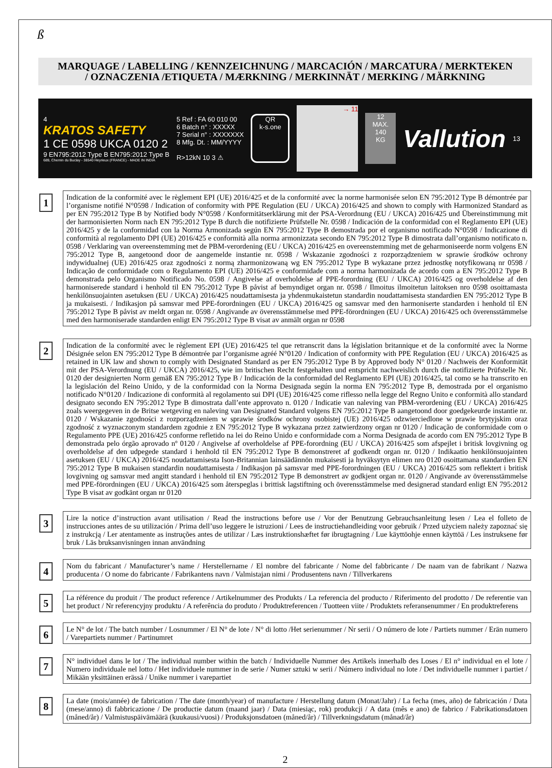ß
MARQUAGE / LABELLING / KENNZEICHNUNG / MARCACIÓN / MARCATURA / MERKTEKEN
/ OZNACZENIA /ETIQUETA / MÆRKNING / MERKINNÄT / MERKING / MÄRKNING
4
KRATOS SAFETY
1 CE 0598 UKCA 0120 2
9 EN795:2012 Type B EN795:2012 Type B
689, Chemin du Buclay - 38540 Heyrieux (FRANCE) - MADE IN INDIA
5 Ref : FA 60 010 00
6 Batch n° : XXXXX
7 Serial n° : XXXXXXX
8 Mfg. Dt. : MM/YYYY
R>12kN 10 3 ⚠
QR
k-s.one
→ 11
12
MAX.
140
KG
Vallution
13
1
Indication de la conformité avec le règlement EPI (UE) 2016/425 et de la conformité avec la norme harmonisée selon EN 795:2012 Type B démontrée par l’organisme notifié N°0598 / Indication of conformity with PPE Regulation (EU / UKCA) 2016/425 and shown to comply with Harmonized Standard as per EN 795:2012 Type B by Notified body N°0598 / Konformitätserklärung mit der PSA-Verordnung (EU / UKCA) 2016/425 und Übereinstimmung mit der harmonisierten Norm nach EN 795:2012 Type B durch die notifizierte Prüfstelle Nr. 0598 / Indicación de la conformidad con el Reglamento EPI (UE) 2016/425 y de la conformidad con la Norma Armonizada según EN 795:2012 Type B demostrada por el organismo notificado N°0598 / Indicazione di conformità al regolamento DPI (UE) 2016/425 e conformità alla norma armonizzata secondo EN 795:2012 Type B dimostrata dall’organismo notificato n. 0598 / Verklaring van overeenstemming met de PBM-verordening (EU / UKCA) 2016/425 en overeenstemming met de geharmoniseerde norm volgens EN 795:2012 Type B, aangetoond door de aangemelde instantie nr. 0598 / Wskazanie zgodności z rozporządzeniem w sprawie środków ochrony indywidualnej (UE) 2016/425 oraz zgodności z normą zharmonizowaną wg EN 795:2012 Type B wykazane przez jednostkę notyfikowaną nr 0598 / Indicação de conformidade com o Regulamento EPI (UE) 2016/425 e conformidade com a norma harmonizada de acordo com a EN 795:2012 Type B demonstrada pelo Organismo Notificado No. 0598 / Angivelse af overholdelse af PPE-forordning (EU / UKCA) 2016/425 og overholdelse af den harmoniserede standard i henhold til EN 795:2012 Type B påvist af bemyndiget organ nr. 0598 / Ilmoitus ilmoitetun laitoksen nro 0598 osoittamasta henkilönsuojainten asetuksen (EU / UKCA) 2016/425 noudattamisesta ja yhdenmukaistetun standardin noudattamisesta standardien EN 795:2012 Type B ja mukaisesti. / Indikasjon på samsvar med PPE-forordningen (EU / UKCA) 2016/425 og samsvar med den harmoniserte standarden i henhold til EN 795:2012 Type B påvist av meldt organ nr. 0598 / Angivande av överensstämmelse med PPE-förordningen (EU / UKCA) 2016/425 och överensstämmelse med den harmoniserade standarden enligt EN 795:2012 Type B visat av anmält organ nr 0598
2
Indication de la conformité avec le règlement EPI (UE) 2016/425 tel que retranscrit dans la législation britannique et de la conformité avec la Norme Désignée selon EN 795:2012 Type B démontrée par l’organisme agréé N°0120 / Indication of conformity with PPE Regulation (EU / UKCA) 2016/425 as retained in UK law and shown to comply with Designated Standard as per EN 795:2012 Type B by Approved body N° 0120 / Nachweis der Konformität mit der PSA-Verordnung (EU / UKCA) 2016/425, wie im britischen Recht festgehalten und entspricht nachweislich durch die notifizierte Prüfstelle Nr. 0120 der designierten Norm gemäß EN 795:2012 Type B / Indicación de la conformidad del Reglamento EPI (UE) 2016/425, tal como se ha transcrito en la legislación del Reino Unido, y de la conformidad con la Norma Designada según la norma EN 795:2012 Type B, demostrada por el organismo notificado N°0120 / Indicazione di conformità al regolamento sui DPI (UE) 2016/425 come riflesso nella legge del Regno Unito e conformità allo standard designato secondo EN 795:2012 Type B dimostrata dall’ente approvato n. 0120 / Indicatie van naleving van PBM-verordening (EU / UKCA) 2016/425 zoals weergegeven in de Britse wetgeving en naleving van Designated Standard volgens EN 795:2012 Type B aangetoond door goedgekeurde instantie nr. 0120 / Wskazanie zgodności z rozporządzeniem w sprawie środków ochrony osobistej (UE) 2016/425 odzwierciedlone w prawie brytyjskim oraz zgodność z wyznaczonym standardem zgodnie z EN 795:2012 Type B wykazana przez zatwierdzony organ nr 0120 / Indicação de conformidade com o Regulamento PPE (UE) 2016/425 conforme refletido na lei do Reino Unido e conformidade com a Norma Designada de acordo com EN 795:2012 Type B demonstrada pelo órgão aprovado nº 0120 / Angivelse af overholdelse af PPE-forordning (EU / UKCA) 2016/425 som afspejlet i britisk lovgivning og overholdelse af den udpegede standard i henhold til EN 795:2012 Type B demonstreret af godkendt organ nr. 0120 / Indikaatio henkilönsuojainten asetuksen (EU / UKCA) 2016/425 noudattamisesta Ison-Britannian lainsäädännön mukaisesti ja hyväksytyn elimen nro 0120 osoittamana standardien EN 795:2012 Type B mukaisen standardin noudattamisesta / Indikasjon på samsvar med PPE-forordningen (EU / UKCA) 2016/425 som reflektert i britisk lovgivning og samsvar med angitt standard i henhold til EN 795:2012 Type B demonstrert av godkjent organ nr. 0120 / Angivande av överensstämmelse med PPE-förordningen (EU / UKCA) 2016/425 som återspeglas i brittisk lagstiftning och överensstämmelse med designerad standard enligt EN 795:2012 Type B visat av godkänt organ nr 0120
3
Lire la notice d’instruction avant utilisation / Read the instructions before use / Vor der Benutzung Gebrauchsanleitung lesen / Lea el folleto de instrucciones antes de su utilización / Prima dell’uso leggere le istruzioni / Lees de instructiehandleiding voor gebruik / Przed użyciem należy zapoznać się z instrukcją / Ler atentamente as instruções antes de utilizar / Læs instruktionshæftet før ibrugtagning / Lue käyttöohje ennen käyttöä / Les instruksene før bruk / Läs bruksanvisningen innan användning
4
Nom du fabricant / Manufacturer’s name / Herstellername / El nombre del fabricante / Nome del fabbricante / De naam van de fabrikant / Nazwa producenta / O nome do fabricante / Fabrikantens navn / Valmistajan nimi / Produsentens navn / Tillverkarens
5
La référence du produit / The product reference / Artikelnummer des Produkts / La referencia del producto / Riferimento del prodotto / De referentie van het product / Nr referencyjny produktu / A referência do produto / Produktreferencen / Tuotteen viite / Produktets referansenummer / En produktreferens
6
Le N° de lot / The batch number / Losnummer / El N° de lote / N° di lotto /Het serienummer / Nr serii / O número de lote / Partiets nummer / Erän numero / Varepartiets nummer / Partinumret
7
N° individuel dans le lot / The individual number within the batch / Individuelle Nummer des Artikels innerhalb des Loses / El n° individual en el lote / Numero individuale nel lotto / Het individuele nummer in de serie / Numer sztuki w serii / Número individual no lote / Det individuelle nummer i partiet / Mikään yksittäinen erässä / Unike nummer i varepartiet
8
La date (mois/année) de fabrication / The date (month/year) of manufacture / Herstellung datum (Monat/Jahr) / La fecha (mes, año) de fabricación / Data (mese/anno) di fabbricazione / De productie datum (maand jaar) / Data (miesiąc, rok) produkcji / A data (mês e ano) de fabrico / Fabrikationsdatoen (måned/år) / Valmistuspäivämäärä (kuukausi/vuosi) / Produksjonsdatoen (måned/år) / Tillverkningsdatum (månad/år)
2